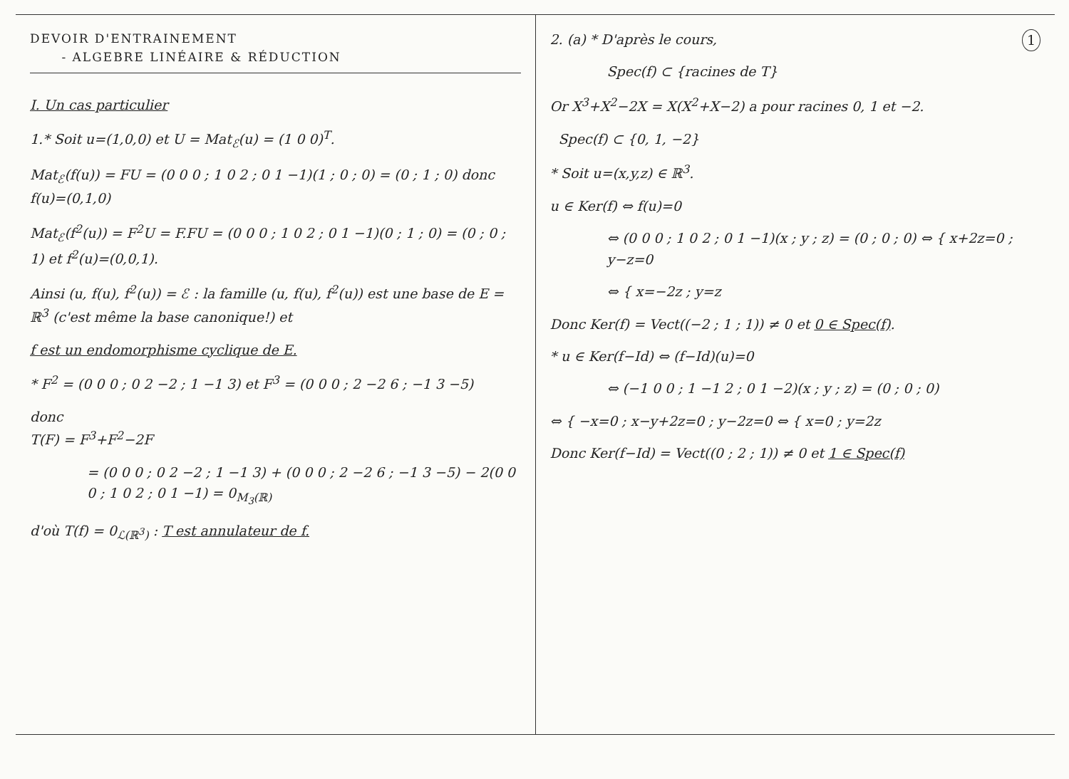DEVOIR D'ENTRAINEMENT
- ALGEBRE LINÉAIRE & RÉDUCTION
I. Un cas particulier
1.* Soit u=(1,0,0) et U = Mat<sub>ℰ</sub>(u) = (1 0 0)<sup>T</sup>.
Mat<sub>ℰ</sub>(f(u)) = FU = (0 0 0 ; 1 0 2 ; 0 1 −1)(1 ; 0 ; 0) = (0 ; 1 ; 0) donc f(u)=(0,1,0)
Mat<sub>ℰ</sub>(f<sup>2</sup>(u)) = F<sup>2</sup>U = F.FU = (0 0 0 ; 1 0 2 ; 0 1 −1)(0 ; 1 ; 0) = (0 ; 0 ; 1) et f<sup>2</sup>(u)=(0,0,1).
Ainsi (u, f(u), f<sup>2</sup>(u)) = ℰ : la famille (u, f(u), f<sup>2</sup>(u)) est une base de E = ℝ<sup>3</sup> (c'est même la base canonique!) et
f est un endomorphisme cyclique de E.
* F<sup>2</sup> = (0 0 0 ; 0 2 −2 ; 1 −1 3) et F<sup>3</sup> = (0 0 0 ; 2 −2 6 ; −1 3 −5)
donc
T(F) = F<sup>3</sup>+F<sup>2</sup>−2F
= (0 0 0 ; 0 2 −2 ; 1 −1 3) + (0 0 0 ; 2 −2 6 ; −1 3 −5) − 2(0 0 0 ; 1 0 2 ; 0 1 −1) = 0<sub>M<sub>3</sub>(ℝ)</sub>
d'où T(f) = 0<sub>ℒ(ℝ<sup>3</sup>)</sub> : T est annulateur de f.
1 2. (a) * D'après le cours,
Spec(f) ⊂ {racines de T}
Or X<sup>3</sup>+X<sup>2</sup>−2X = X(X<sup>2</sup>+X−2) a pour racines 0, 1 et −2.
Spec(f) ⊂ {0, 1, −2}
* Soit u=(x,y,z) ∈ ℝ<sup>3</sup>.
u ∈ Ker(f) ⇔ f(u)=0
⇔ (0 0 0 ; 1 0 2 ; 0 1 −1)(x ; y ; z) = (0 ; 0 ; 0) ⇔ { x+2z=0 ; y−z=0
⇔ { x=−2z ; y=z
Donc Ker(f) = Vect((−2 ; 1 ; 1)) ≠ 0 et 0 ∈ Spec(f).
* u ∈ Ker(f−Id) ⇔ (f−Id)(u)=0
⇔ (−1 0 0 ; 1 −1 2 ; 0 1 −2)(x ; y ; z) = (0 ; 0 ; 0)
⇔ { −x=0 ; x−y+2z=0 ; y−2z=0 ⇔ { x=0 ; y=2z
Donc Ker(f−Id) = Vect((0 ; 2 ; 1)) ≠ 0 et 1 ∈ Spec(f)